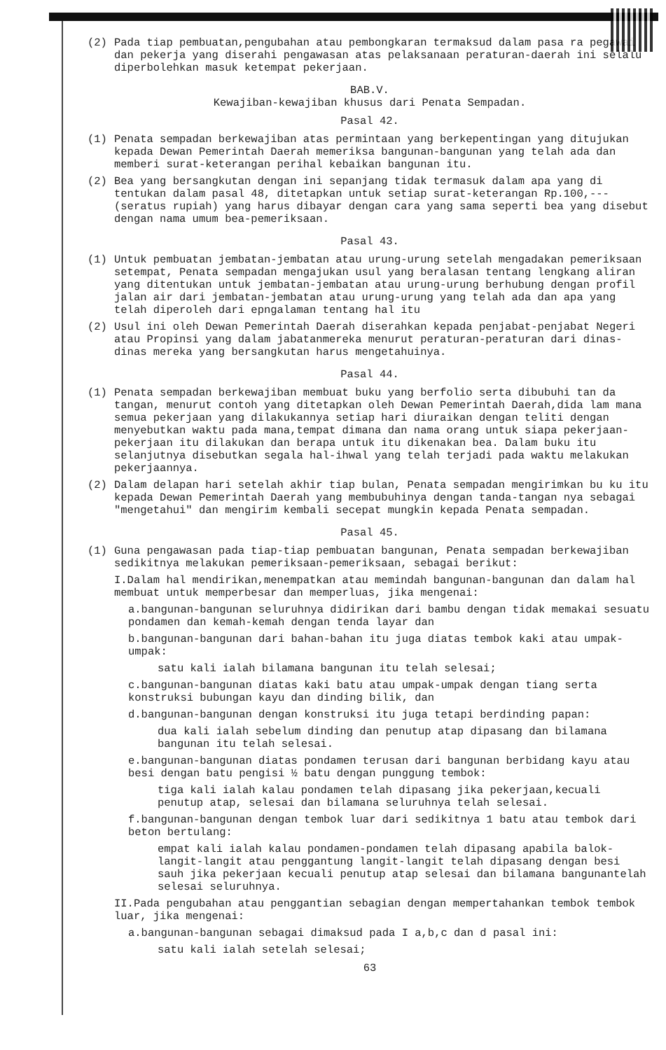(2) Pada tiap pembuatan,pengubahan atau pembongkaran termaksud dalam pasa ra pegawai dan pekerja yang diserahi pengawasan atas pelaksanaan peraturan-daerah ini selalu diperbolehkan masuk ketempat pekerjaan.
BAB.V.
Kewajiban-kewajiban khusus dari Penata Sempadan.
Pasal 42.
(1) Penata sempadan berkewajiban atas permintaan yang berkepentingan yang ditujukan kepada Dewan Pemerintah Daerah memeriksa bangunan-bangunan yang telah ada dan memberi surat-keterangan perihal kebaikan bangunan itu.
(2) Bea yang bersangkutan dengan ini sepanjang tidak termasuk dalam apa yang di tentukan dalam pasal 48, ditetapkan untuk setiap surat-keterangan Rp.100,--- (seratus rupiah) yang harus dibayar dengan cara yang sama seperti bea yang disebut dengan nama umum bea-pemeriksaan.
Pasal 43.
(1) Untuk pembuatan jembatan-jembatan atau urung-urung setelah mengadakan pemeriksaan setempat, Penata sempadan mengajukan usul yang beralasan tentang lengkang aliran yang ditentukan untuk jembatan-jembatan atau urung-urung berhubung dengan profil jalan air dari jembatan-jembatan atau urung-urung yang telah ada dan apa yang telah diperoleh dari epngalaman tentang hal itu
(2) Usul ini oleh Dewan Pemerintah Daerah diserahkan kepada penjabat-penjabat Negeri atau Propinsi yang dalam jabatanmereka menurut peraturan-peraturan dari dinas-dinas mereka yang bersangkutan harus mengetahuinya.
Pasal 44.
(1) Penata sempadan berkewajiban membuat buku yang berfolio serta dibubuhi tan da tangan, menurut contoh yang ditetapkan oleh Dewan Pemerintah Daerah,dida lam mana semua pekerjaan yang dilakukannya setiap hari diuraikan dengan teliti dengan menyebutkan waktu pada mana,tempat dimana dan nama orang untuk siapa pekerjaan-pekerjaan itu dilakukan dan berapa untuk itu dikenakan bea. Dalam buku itu selanjutnya disebutkan segala hal-ihwal yang telah terjadi pada waktu melakukan pekerjaannya.
(2) Dalam delapan hari setelah akhir tiap bulan, Penata sempadan mengirimkan bu ku itu kepada Dewan Pemerintah Daerah yang membubuhinya dengan tanda-tangan nya sebagai "mengetahui" dan mengirim kembali secepat mungkin kepada Penata sempadan.
Pasal 45.
(1) Guna pengawasan pada tiap-tiap pembuatan bangunan, Penata sempadan berkewajiban sedikitnya melakukan pemeriksaan-pemeriksaan, sebagai berikut:
I.Dalam hal mendirikan,menempatkan atau memindah bangunan-bangunan dan dalam hal membuat untuk memperbesar dan memperluas, jika mengenai:
a.bangunan-bangunan seluruhnya didirikan dari bambu dengan tidak memakai sesuatu pondamen dan kemah-kemah dengan tenda layar dan
b.bangunan-bangunan dari bahan-bahan itu juga diatas tembok kaki atau umpak-umpak:
satu kali ialah bilamana bangunan itu telah selesai;
c.bangunan-bangunan diatas kaki batu atau umpak-umpak dengan tiang serta konstruksi bubungan kayu dan dinding bilik, dan
d.bangunan-bangunan dengan konstruksi itu juga tetapi berdinding papan:
dua kali ialah sebelum dinding dan penutup atap dipasang dan bilamana bangunan itu telah selesai.
e.bangunan-bangunan diatas pondamen terusan dari bangunan berbidang kayu atau besi dengan batu pengisi ½ batu dengan punggung tembok:
tiga kali ialah kalau pondamen telah dipasang jika pekerjaan,kecuali penutup atap, selesai dan bilamana seluruhnya telah selesai.
f.bangunan-bangunan dengan tembok luar dari sedikitnya 1 batu atau tembok dari beton bertulang:
empat kali ialah kalau pondamen-pondamen telah dipasang apabila balok-langit-langit atau penggantung langit-langit telah dipasang dengan besi sauh jika pekerjaan kecuali penutup atap selesai dan bilamana bangunantelah selesai seluruhnya.
II.Pada pengubahan atau penggantian sebagian dengan mempertahankan tembok tembok luar, jika mengenai:
a.bangunan-bangunan sebagai dimaksud pada I a,b,c dan d pasal ini:
satu kali ialah setelah selesai;
63